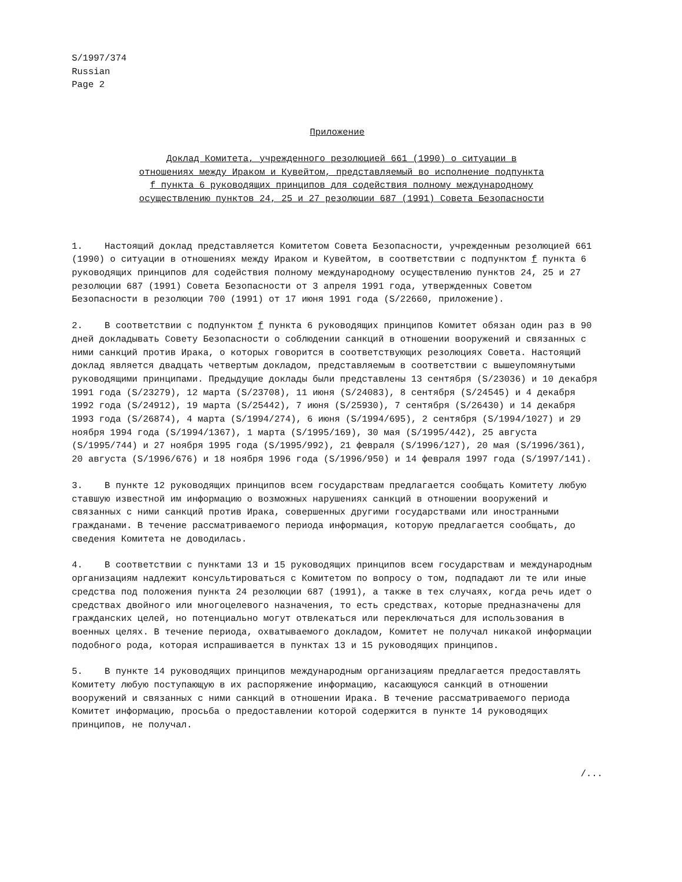S/1997/374
Russian
Page 2
Приложение
Доклад Комитета, учрежденного резолюцией 661 (1990) о ситуации в отношениях между Ираком и Кувейтом, представляемый во исполнение подпункта f пункта 6 руководящих принципов для содействия полному международному осуществлению пунктов 24, 25 и 27 резолюции 687 (1991) Совета Безопасности
1. Настоящий доклад представляется Комитетом Совета Безопасности, учрежденным резолюцией 661 (1990) о ситуации в отношениях между Ираком и Кувейтом, в соответствии с подпунктом f пункта 6 руководящих принципов для содействия полному международному осуществлению пунктов 24, 25 и 27 резолюции 687 (1991) Совета Безопасности от 3 апреля 1991 года, утвержденных Советом Безопасности в резолюции 700 (1991) от 17 июня 1991 года (S/22660, приложение).
2. В соответствии с подпунктом f пункта 6 руководящих принципов Комитет обязан один раз в 90 дней докладывать Совету Безопасности о соблюдении санкций в отношении вооружений и связанных с ними санкций против Ирака, о которых говорится в соответствующих резолюциях Совета. Настоящий доклад является двадцать четвертым докладом, представляемым в соответствии с вышеупомянутыми руководящими принципами. Предыдущие доклады были представлены 13 сентября (S/23036) и 10 декабря 1991 года (S/23279), 12 марта (S/23708), 11 июня (S/24083), 8 сентября (S/24545) и 4 декабря 1992 года (S/24912), 19 марта (S/25442), 7 июня (S/25930), 7 сентября (S/26430) и 14 декабря 1993 года (S/26874), 4 марта (S/1994/274), 6 июня (S/1994/695), 2 сентября (S/1994/1027) и 29 ноября 1994 года (S/1994/1367), 1 марта (S/1995/169), 30 мая (S/1995/442), 25 августа (S/1995/744) и 27 ноября 1995 года (S/1995/992), 21 февраля (S/1996/127), 20 мая (S/1996/361), 20 августа (S/1996/676) и 18 ноября 1996 года (S/1996/950) и 14 февраля 1997 года (S/1997/141).
3. В пункте 12 руководящих принципов всем государствам предлагается сообщать Комитету любую ставшую известной им информацию о возможных нарушениях санкций в отношении вооружений и связанных с ними санкций против Ирака, совершенных другими государствами или иностранными гражданами. В течение рассматриваемого периода информация, которую предлагается сообщать, до сведения Комитета не доводилась.
4. В соответствии с пунктами 13 и 15 руководящих принципов всем государствам и международным организациям надлежит консультироваться с Комитетом по вопросу о том, подпадают ли те или иные средства под положения пункта 24 резолюции 687 (1991), а также в тех случаях, когда речь идет о средствах двойного или многоцелевого назначения, то есть средствах, которые предназначены для гражданских целей, но потенциально могут отвлекаться или переключаться для использования в военных целях. В течение периода, охватываемого докладом, Комитет не получал никакой информации подобного рода, которая испрашивается в пунктах 13 и 15 руководящих принципов.
5. В пункте 14 руководящих принципов международным организациям предлагается предоставлять Комитету любую поступающую в их распоряжение информацию, касающуюся санкций в отношении вооружений и связанных с ними санкций в отношении Ирака. В течение рассматриваемого периода Комитет информацию, просьба о предоставлении которой содержится в пункте 14 руководящих принципов, не получал.
/...